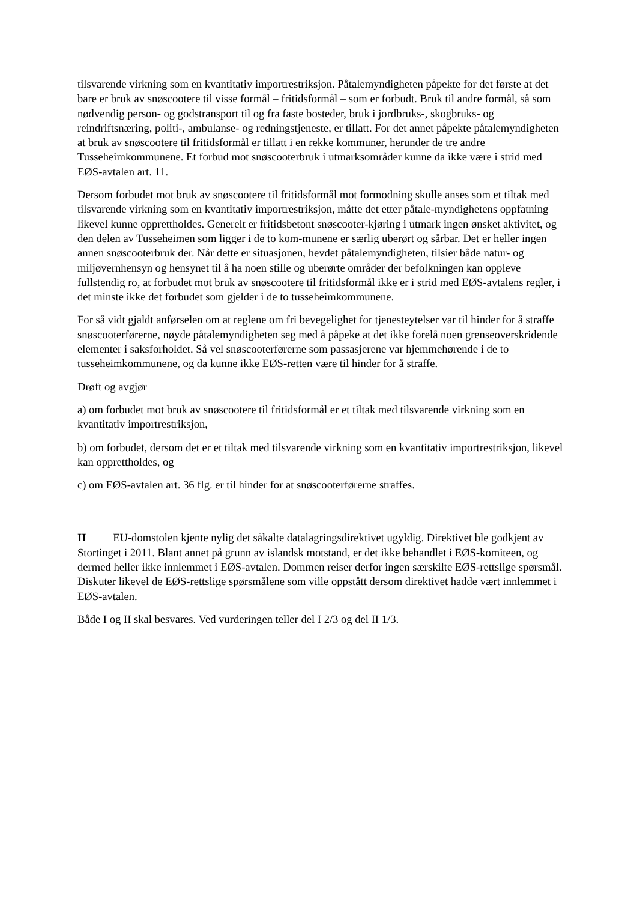tilsvarende virkning som en kvantitativ importrestriksjon. Påtalemyndigheten påpekte for det første at det bare er bruk av snøscootere til visse formål – fritidsformål – som er forbudt. Bruk til andre formål, så som nødvendig person- og godstransport til og fra faste bosteder, bruk i jordbruks-, skogbruks- og reindriftsnæring, politi-, ambulanse- og redningstjeneste, er tillatt. For det annet påpekte påtalemyndigheten at bruk av snøscootere til fritidsformål er tillatt i en rekke kommuner, herunder de tre andre Tusseheimkommunene. Et forbud mot snøscooterbruk i utmarksområder kunne da ikke være i strid med EØS-avtalen art. 11.
Dersom forbudet mot bruk av snøscootere til fritidsformål mot formodning skulle anses som et tiltak med tilsvarende virkning som en kvantitativ importrestriksjon, måtte det etter påtale-myndighetens oppfatning likevel kunne opprettholdes. Generelt er fritidsbetont snøscooter-kjøring i utmark ingen ønsket aktivitet, og den delen av Tusseheimen som ligger i de to kom-munene er særlig uberørt og sårbar. Det er heller ingen annen snøscooterbruk der. Når dette er situasjonen, hevdet påtalemyndigheten, tilsier både natur- og miljøvernhensyn og hensynet til å ha noen stille og uberørte områder der befolkningen kan oppleve fullstendig ro, at forbudet mot bruk av snøscootere til fritidsformål ikke er i strid med EØS-avtalens regler, i det minste ikke det forbudet som gjelder i de to tusseheimkommunene.
For så vidt gjaldt anførselen om at reglene om fri bevegelighet for tjenesteytelser var til hinder for å straffe snøscooterførerne, nøyde påtalemyndigheten seg med å påpeke at det ikke forelå noen grenseoverskridende elementer i saksforholdet. Så vel snøscooterførerne som passasjerene var hjemmehørende i de to tusseheimkommunene, og da kunne ikke EØS-retten være til hinder for å straffe.
Drøft og avgjør
a) om forbudet mot bruk av snøscootere til fritidsformål er et tiltak med tilsvarende virkning som en kvantitativ importrestriksjon,
b) om forbudet, dersom det er et tiltak med tilsvarende virkning som en kvantitativ importrestriksjon, likevel kan opprettholdes, og
c) om EØS-avtalen art. 36 flg. er til hinder for at snøscooterførerne straffes.
II EU-domstolen kjente nylig det såkalte datalagringsdirektivet ugyldig. Direktivet ble godkjent av Stortinget i 2011. Blant annet på grunn av islandsk motstand, er det ikke behandlet i EØS-komiteen, og dermed heller ikke innlemmet i EØS-avtalen. Dommen reiser derfor ingen særskilte EØS-rettslige spørsmål. Diskuter likevel de EØS-rettslige spørsmålene som ville oppstått dersom direktivet hadde vært innlemmet i EØS-avtalen.
Både I og II skal besvares. Ved vurderingen teller del I 2/3 og del II 1/3.